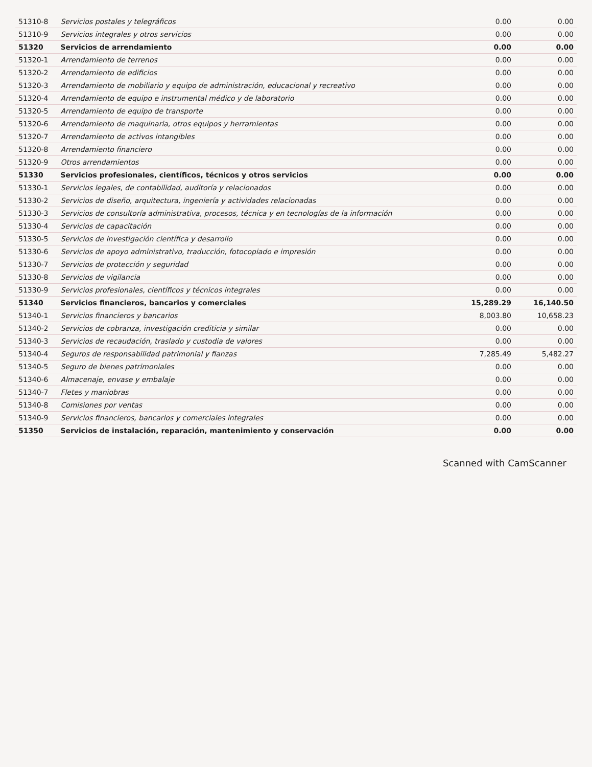| 51310-8 | Servicios postales y telegráficos | 0.00 | 0.00 |
| 51310-9 | Servicios integrales y otros servicios | 0.00 | 0.00 |
| 51320 | Servicios de arrendamiento | 0.00 | 0.00 |
| 51320-1 | Arrendamiento de terrenos | 0.00 | 0.00 |
| 51320-2 | Arrendamiento de edificios | 0.00 | 0.00 |
| 51320-3 | Arrendamiento de mobiliario y equipo de administración, educacional y recreativo | 0.00 | 0.00 |
| 51320-4 | Arrendamiento de equipo e instrumental médico y de laboratorio | 0.00 | 0.00 |
| 51320-5 | Arrendamiento de equipo de transporte | 0.00 | 0.00 |
| 51320-6 | Arrendamiento de maquinaria, otros equipos y herramientas | 0.00 | 0.00 |
| 51320-7 | Arrendamiento de activos intangibles | 0.00 | 0.00 |
| 51320-8 | Arrendamiento financiero | 0.00 | 0.00 |
| 51320-9 | Otros arrendamientos | 0.00 | 0.00 |
| 51330 | Servicios profesionales, científicos, técnicos y otros servicios | 0.00 | 0.00 |
| 51330-1 | Servicios legales, de contabilidad, auditoría y relacionados | 0.00 | 0.00 |
| 51330-2 | Servicios de diseño, arquitectura, ingeniería y actividades relacionadas | 0.00 | 0.00 |
| 51330-3 | Servicios de consultoría administrativa, procesos, técnica y en tecnologías de la información | 0.00 | 0.00 |
| 51330-4 | Servicios de capacitación | 0.00 | 0.00 |
| 51330-5 | Servicios de investigación científica y desarrollo | 0.00 | 0.00 |
| 51330-6 | Servicios de apoyo administrativo, traducción, fotocopiado e impresión | 0.00 | 0.00 |
| 51330-7 | Servicios de protección y seguridad | 0.00 | 0.00 |
| 51330-8 | Servicios de vigilancia | 0.00 | 0.00 |
| 51330-9 | Servicios profesionales, científicos y técnicos integrales | 0.00 | 0.00 |
| 51340 | Servicios financieros, bancarios y comerciales | 15,289.29 | 16,140.50 |
| 51340-1 | Servicios financieros y bancarios | 8,003.80 | 10,658.23 |
| 51340-2 | Servicios de cobranza, investigación crediticia y similar | 0.00 | 0.00 |
| 51340-3 | Servicios de recaudación, traslado y custodia de valores | 0.00 | 0.00 |
| 51340-4 | Seguros de responsabilidad patrimonial y fianzas | 7,285.49 | 5,482.27 |
| 51340-5 | Seguro de bienes patrimoniales | 0.00 | 0.00 |
| 51340-6 | Almacenaje, envase y embalaje | 0.00 | 0.00 |
| 51340-7 | Fletes y maniobras | 0.00 | 0.00 |
| 51340-8 | Comisiones por ventas | 0.00 | 0.00 |
| 51340-9 | Servicios financieros, bancarios y comerciales integrales | 0.00 | 0.00 |
| 51350 | Servicios de instalación, reparación, mantenimiento y conservación | 0.00 | 0.00 |
Scanned with CamScanner